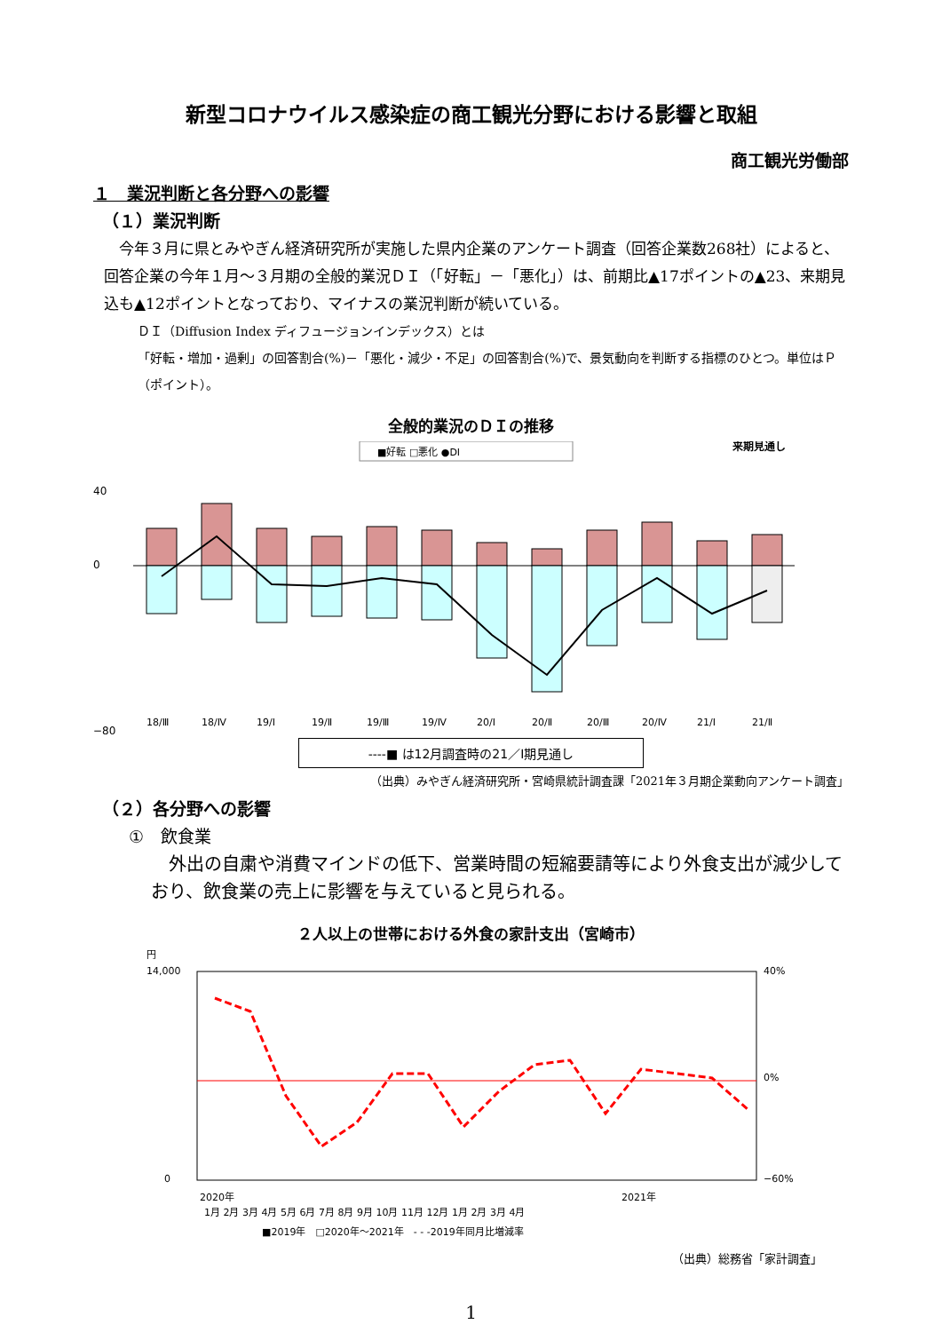新型コロナウイルス感染症の商工観光分野における影響と取組
商工観光労働部
１　業況判断と各分野への影響
（１）業況判断
　今年３月に県とみやぎん経済研究所が実施した県内企業のアンケート調査（回答企業数268社）によると、回答企業の今年１月～３月期の全般的業況ＤＩ（「好転」－「悪化」）は、前期比▲17ポイントの▲23、来期見込も▲12ポイントとなっており、マイナスの業況判断が続いている。
ＤＩ（Diffusion Index ディフュージョンインデックス）とは
「好転・増加・過剰」の回答割合(%)－「悪化・減少・不足」の回答割合(%)で、景気動向を判断する指標のひとつ。単位はＰ（ポイント）。
全般的業況のＤＩの推移
■好転 □悪化 ●DI
来期見通し
40
0
−80
18/Ⅲ
18/Ⅳ
19/Ⅰ
19/Ⅱ
19/Ⅲ
19/Ⅳ
20/Ⅰ
20/Ⅱ
20/Ⅲ
20/Ⅳ
21/Ⅰ
21/Ⅱ
----■ は12月調査時の21／Ⅰ期見通し
（出典）みやぎん経済研究所・宮崎県統計調査課「2021年３月期企業動向アンケート調査」
（２）各分野への影響
①　飲食業
　外出の自粛や消費マインドの低下、営業時間の短縮要請等により外食支出が減少しており、飲食業の売上に影響を与えていると見られる。
２人以上の世帯における外食の家計支出（宮崎市）
円
14,000
0
40%
0%
−60%
2020年
2021年
1月 2月 3月 4月 5月 6月 7月 8月 9月 10月 11月 12月 1月 2月 3月 4月
■2019年　□2020年～2021年　- - -2019年同月比増減率
（出典）総務省「家計調査」
1